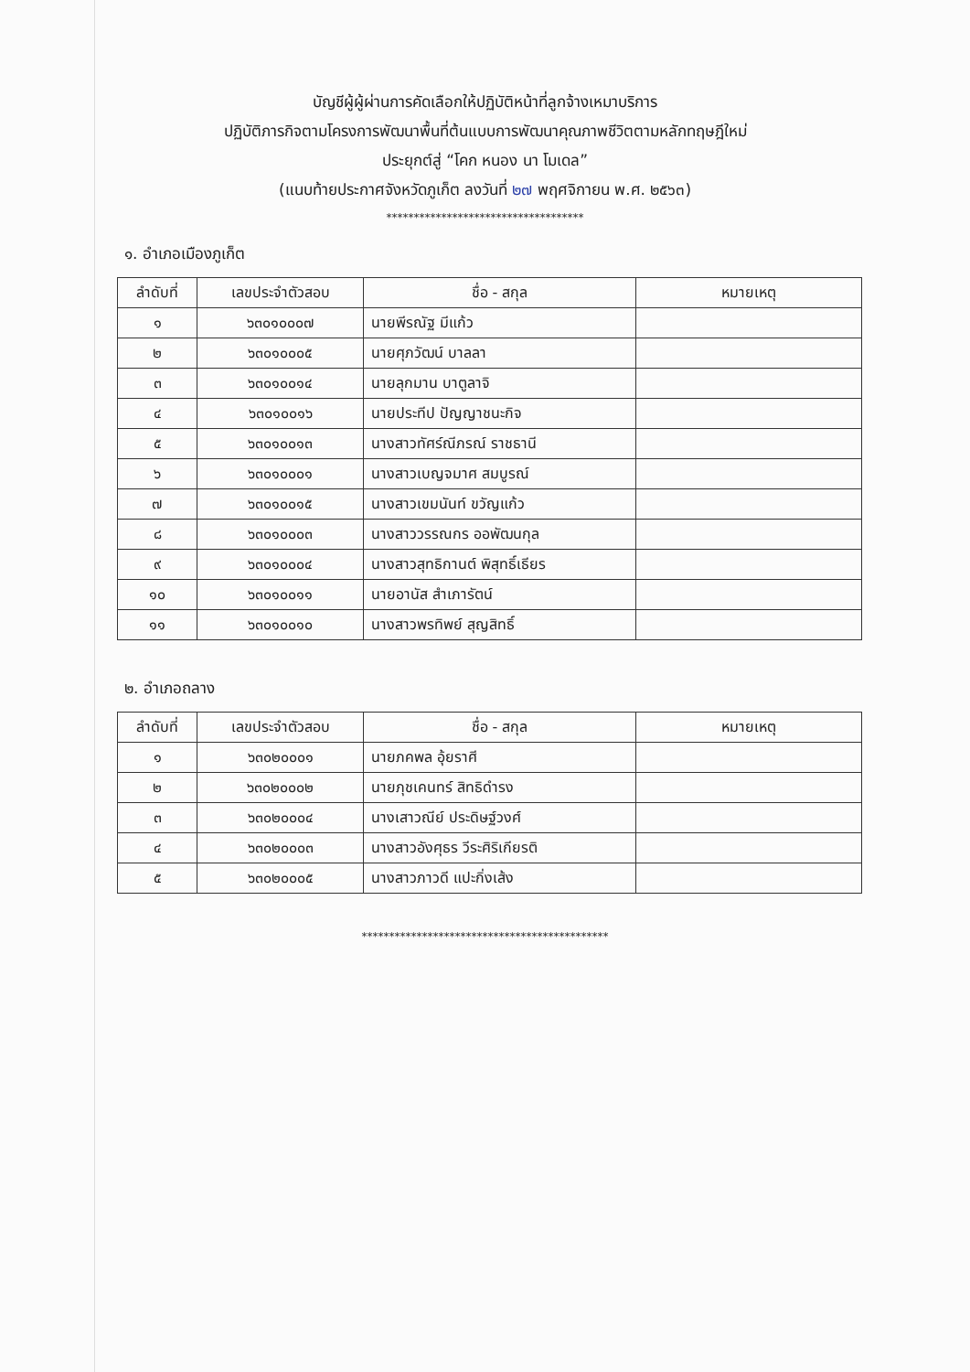บัญชีผู้ผู้ผ่านการคัดเลือกให้ปฏิบัติหน้าที่ลูกจ้างเหมาบริการ
ปฏิบัติภารกิจตามโครงการพัฒนาพื้นที่ต้นแบบการพัฒนาคุณภาพชีวิตตามหลักทฤษฎีใหม่
ประยุกต์สู่ “โคก หนอง นา โมเดล”
(แนบท้ายประกาศจังหวัดภูเก็ต ลงวันที่ ๒๗ พฤศจิกายน พ.ศ. ๒๕๖๓)
************************************
๑. อำเภอเมืองภูเก็ต
| ลำดับที่ | เลขประจำตัวสอบ | ชื่อ - สกุล | หมายเหตุ |
| --- | --- | --- | --- |
| ๑ | ๖๓๐๑๐๐๐๗ | นายพีรณัฐ มีแก้ว | |
| ๒ | ๖๓๐๑๐๐๐๕ | นายศุภวัฒน์ บาลลา | |
| ๓ | ๖๓๐๑๐๐๑๔ | นายลุกมาน บาตูลาจิ | |
| ๔ | ๖๓๐๑๐๐๑๖ | นายประทีป ปัญญาชนะกิจ | |
| ๕ | ๖๓๐๑๐๐๑๓ | นางสาวทัศร์ณีภรณ์ ราชธานี | |
| ๖ | ๖๓๐๑๐๐๐๑ | นางสาวเบญจมาศ สมบูรณ์ | |
| ๗ | ๖๓๐๑๐๐๑๕ | นางสาวเขมนันท์ ขวัญแก้ว | |
| ๘ | ๖๓๐๑๐๐๐๓ | นางสาววรรณกร ออพัฒนกุล | |
| ๙ | ๖๓๐๑๐๐๐๔ | นางสาวสุทธิกานต์ พิสุทธิ์เธียร | |
| ๑๐ | ๖๓๐๑๐๐๑๑ | นายอานัส สำเภารัตน์ | |
| ๑๑ | ๖๓๐๑๐๐๑๐ | นางสาวพรทิพย์ สุญสิทธิ์ | |
๒. อำเภอถลาง
| ลำดับที่ | เลขประจำตัวสอบ | ชื่อ - สกุล | หมายเหตุ |
| --- | --- | --- | --- |
| ๑ | ๖๓๐๒๐๐๐๑ | นายภคพล อุ้ยราศี | |
| ๒ | ๖๓๐๒๐๐๐๒ | นายภุชเคนทร์ สิทธิดำรง | |
| ๓ | ๖๓๐๒๐๐๐๔ | นางเสาวณีย์ ประดิษฐ์วงศ์ | |
| ๔ | ๖๓๐๒๐๐๐๓ | นางสาวอังศุธร วีระศิริเกียรติ | |
| ๕ | ๖๓๐๒๐๐๐๕ | นางสาวภาวดี แปะกิ่งเส้ง | |
*********************************************